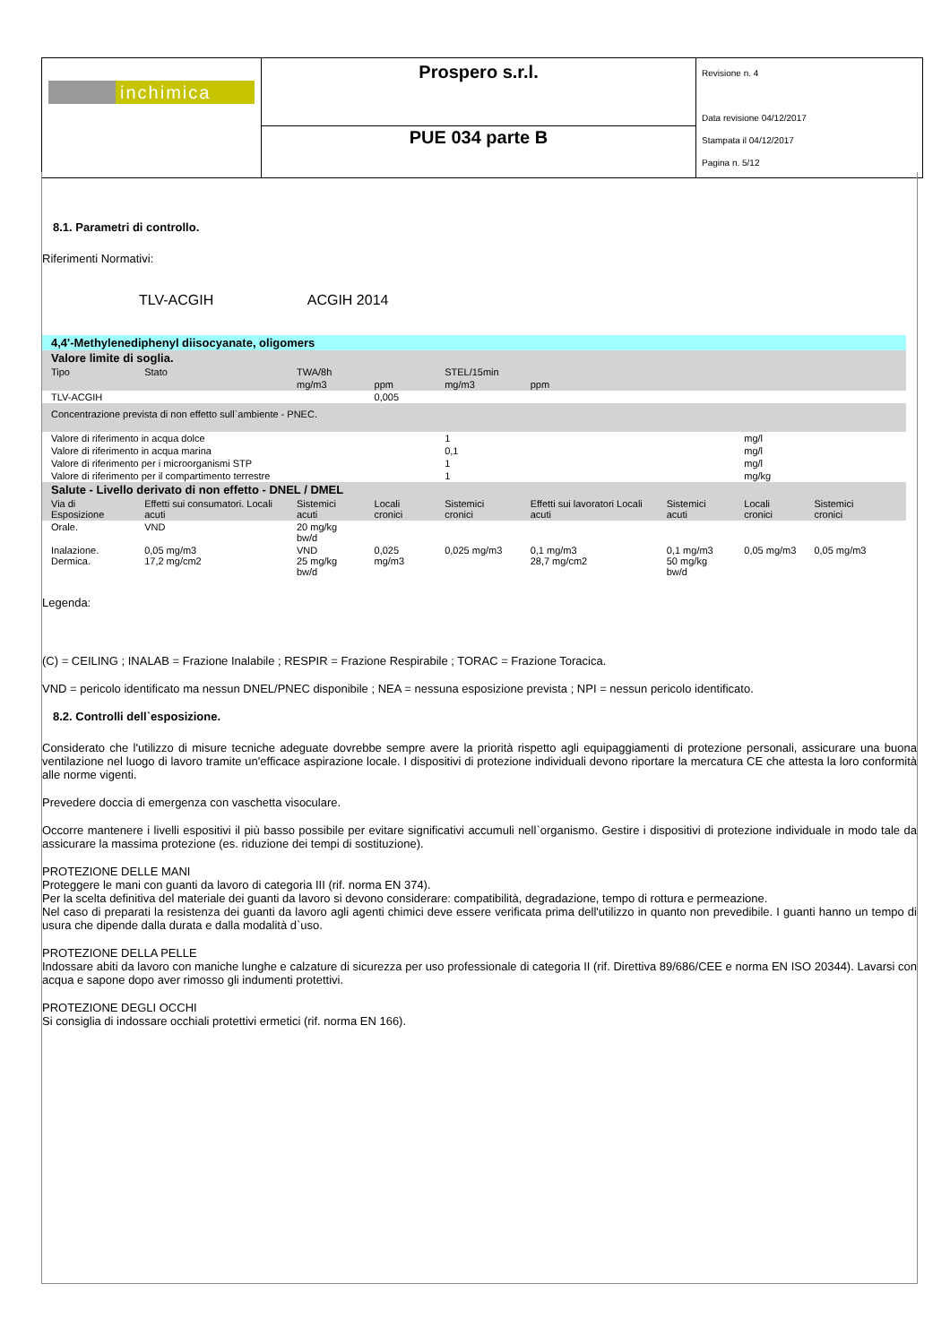| inchimica | Prospero s.r.l. | Revisione n. 4 Data revisione 04/12/2017 Stampata il 04/12/2017 Pagina n. 5/12 |
| | PUE 034 parte B | |
8.1. Parametri di controllo.
Riferimenti Normativi:
TLV-ACGIH ACGIH 2014
| 4,4'-Methylenediphenyl diisocyanate, oligomers | | | | | | | | | |
| Valore limite di soglia. | | | | | | | | | |
| Tipo | Stato | TWA/8h | | STEL/15min | | | | | |
| | | mg/m3 | ppm | mg/m3 | ppm | | | | |
| TLV-ACGIH | | | 0,005 | | | | | | |
| Concentrazione prevista di non effetto sull`ambiente - PNEC. | | | | | | | | | |
| Valore di riferimento in acqua dolce | | | | 1 | | | mg/l | | |
| Valore di riferimento in acqua marina | | | | 0,1 | | | mg/l | | |
| Valore di riferimento per i microorganismi STP | | | | 1 | | | mg/l | | |
| Valore di riferimento per il compartimento terrestre | | | | 1 | | | mg/kg | | |
| Salute - Livello derivato di non effetto - DNEL / DMEL | | | | | | | | | |
| Via di Esposizione | Effetti sui consumatori. Locali acuti | Sistemici acuti | Locali cronici | Sistemici cronici | Effetti sui lavoratori Locali acuti | Sistemici acuti | Locali cronici | Sistemici cronici | |
| Orale. | VND | 20 mg/kg bw/d | | | | | | | |
| Inalazione. Dermica. | 0,05 mg/m3 17,2 mg/cm2 | VND 25 mg/kg bw/d | 0,025 mg/m3 | 0,025 mg/m3 | 0,1 mg/m3 28,7 mg/cm2 | 0,1 mg/m3 50 mg/kg bw/d | 0,05 mg/m3 | 0,05 mg/m3 | |
Legenda:
(C) = CEILING ; INALAB = Frazione Inalabile ; RESPIR = Frazione Respirabile ; TORAC = Frazione Toracica.
VND = pericolo identificato ma nessun DNEL/PNEC disponibile ; NEA = nessuna esposizione prevista ; NPI = nessun pericolo identificato.
8.2. Controlli dell`esposizione.
Considerato che l'utilizzo di misure tecniche adeguate dovrebbe sempre avere la priorità rispetto agli equipaggiamenti di protezione personali, assicurare una buona ventilazione nel luogo di lavoro tramite un'efficace aspirazione locale. I dispositivi di protezione individuali devono riportare la mercatura CE che attesta la loro conformità alle norme vigenti.
Prevedere doccia di emergenza con vaschetta visoculare.
Occorre mantenere i livelli espositivi il più basso possibile per evitare significativi accumuli nell`organismo. Gestire i dispositivi di protezione individuale in modo tale da assicurare la massima protezione (es. riduzione dei tempi di sostituzione).
PROTEZIONE DELLE MANI
Proteggere le mani con guanti da lavoro di categoria III (rif. norma EN 374).
Per la scelta definitiva del materiale dei guanti da lavoro si devono considerare: compatibilità, degradazione, tempo di rottura e permeazione.
Nel caso di preparati la resistenza dei guanti da lavoro agli agenti chimici deve essere verificata prima dell'utilizzo in quanto non prevedibile. I guanti hanno un tempo di usura che dipende dalla durata e dalla modalità d`uso.
PROTEZIONE DELLA PELLE
Indossare abiti da lavoro con maniche lunghe e calzature di sicurezza per uso professionale di categoria II (rif. Direttiva 89/686/CEE e norma EN ISO 20344). Lavarsi con acqua e sapone dopo aver rimosso gli indumenti protettivi.
PROTEZIONE DEGLI OCCHI
Si consiglia di indossare occhiali protettivi ermetici (rif. norma EN 166).